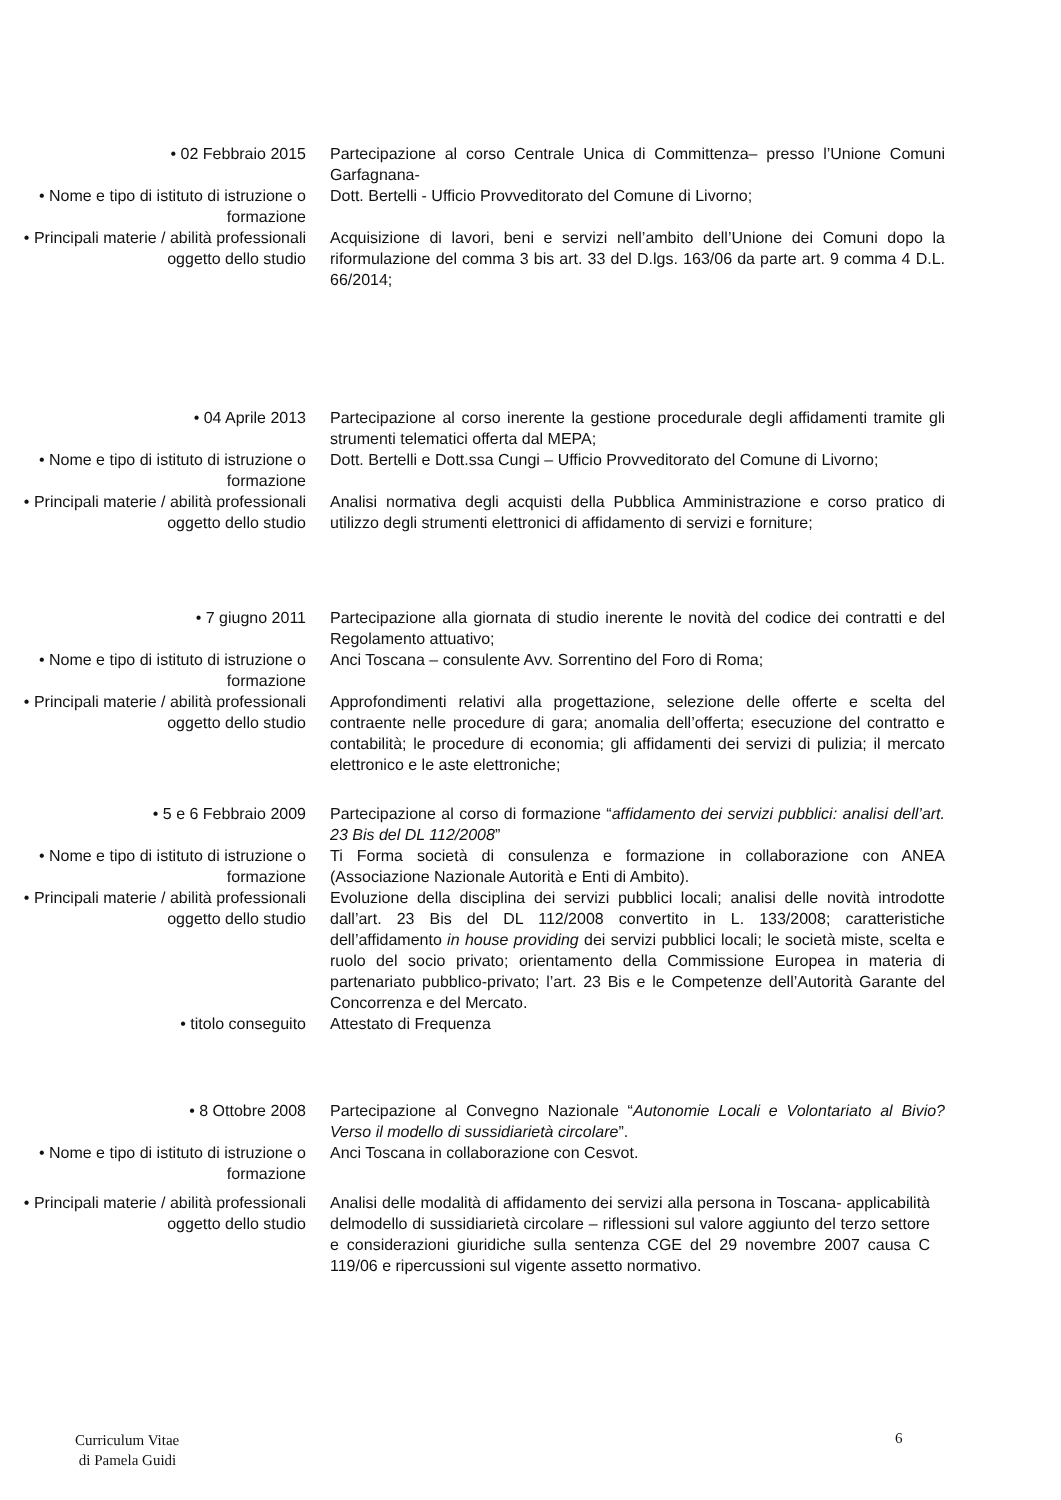• 02 Febbraio 2015 Partecipazione al corso Centrale Unica di Committenza– presso l’Unione Comuni Garfagnana-
• Nome e tipo di istituto di istruzione o formazione
Dott. Bertelli - Ufficio Provveditorato del Comune di Livorno;
• Principali materie / abilità professionali oggetto dello studio
Acquisizione di lavori, beni e servizi nell’ambito dell’Unione dei Comuni dopo la riformulazione del comma 3 bis art. 33 del D.lgs. 163/06 da parte art. 9 comma 4 D.L. 66/2014;
• 04 Aprile 2013 Partecipazione al corso inerente la gestione procedurale degli affidamenti tramite gli strumenti telematici offerta dal MEPA;
• Nome e tipo di istituto di istruzione o formazione
Dott. Bertelli e Dott.ssa Cungi – Ufficio Provveditorato del Comune di Livorno;
• Principali materie / abilità professionali oggetto dello studio
Analisi normativa degli acquisti della Pubblica Amministrazione e corso pratico di utilizzo degli strumenti elettronici di affidamento di servizi e forniture;
• 7 giugno 2011 Partecipazione alla giornata di studio inerente le novità del codice dei contratti e del Regolamento attuativo;
• Nome e tipo di istituto di istruzione o formazione
Anci Toscana – consulente Avv. Sorrentino del Foro di Roma;
• Principali materie / abilità professionali oggetto dello studio
Approfondimenti relativi alla progettazione, selezione delle offerte e scelta del contraente nelle procedure di gara; anomalia dell’offerta; esecuzione del contratto e contabilità; le procedure di economia; gli affidamenti dei servizi di pulizia; il mercato elettronico e le aste elettroniche;
• 5 e 6 Febbraio 2009 Partecipazione al corso di formazione “affidamento dei servizi pubblici: analisi dell’art. 23 Bis del DL 112/2008”
• Nome e tipo di istituto di istruzione o formazione
Ti Forma società di consulenza e formazione in collaborazione con ANEA (Associazione Nazionale Autorità e Enti di Ambito).
• Principali materie / abilità professionali oggetto dello studio
Evoluzione della disciplina dei servizi pubblici locali; analisi delle novità introdotte dall’art. 23 Bis del DL 112/2008 convertito in L. 133/2008; caratteristiche dell’affidamento in house providing dei servizi pubblici locali; le società miste, scelta e ruolo del socio privato; orientamento della Commissione Europea in materia di partenariato pubblico-privato; l’art. 23 Bis e le Competenze dell’Autorità Garante del Concorrenza e del Mercato.
• titolo conseguito Attestato di Frequenza
• 8 Ottobre 2008 Partecipazione al Convegno Nazionale “Autonomie Locali e Volontariato al Bivio? Verso il modello di sussidiarietà circolare”.
• Nome e tipo di istituto di istruzione o formazione
Anci Toscana in collaborazione con Cesvot.
• Principali materie / abilità professionali oggetto dello studio
Analisi delle modalità di affidamento dei servizi alla persona in Toscana- applicabilità delmodello di sussidiarietà circolare – riflessioni sul valore aggiunto del terzo settore e considerazioni giuridiche sulla sentenza CGE del 29 novembre 2007 causa C 119/06 e ripercussioni sul vigente assetto normativo.
Curriculum Vitae
di Pamela Guidi
6